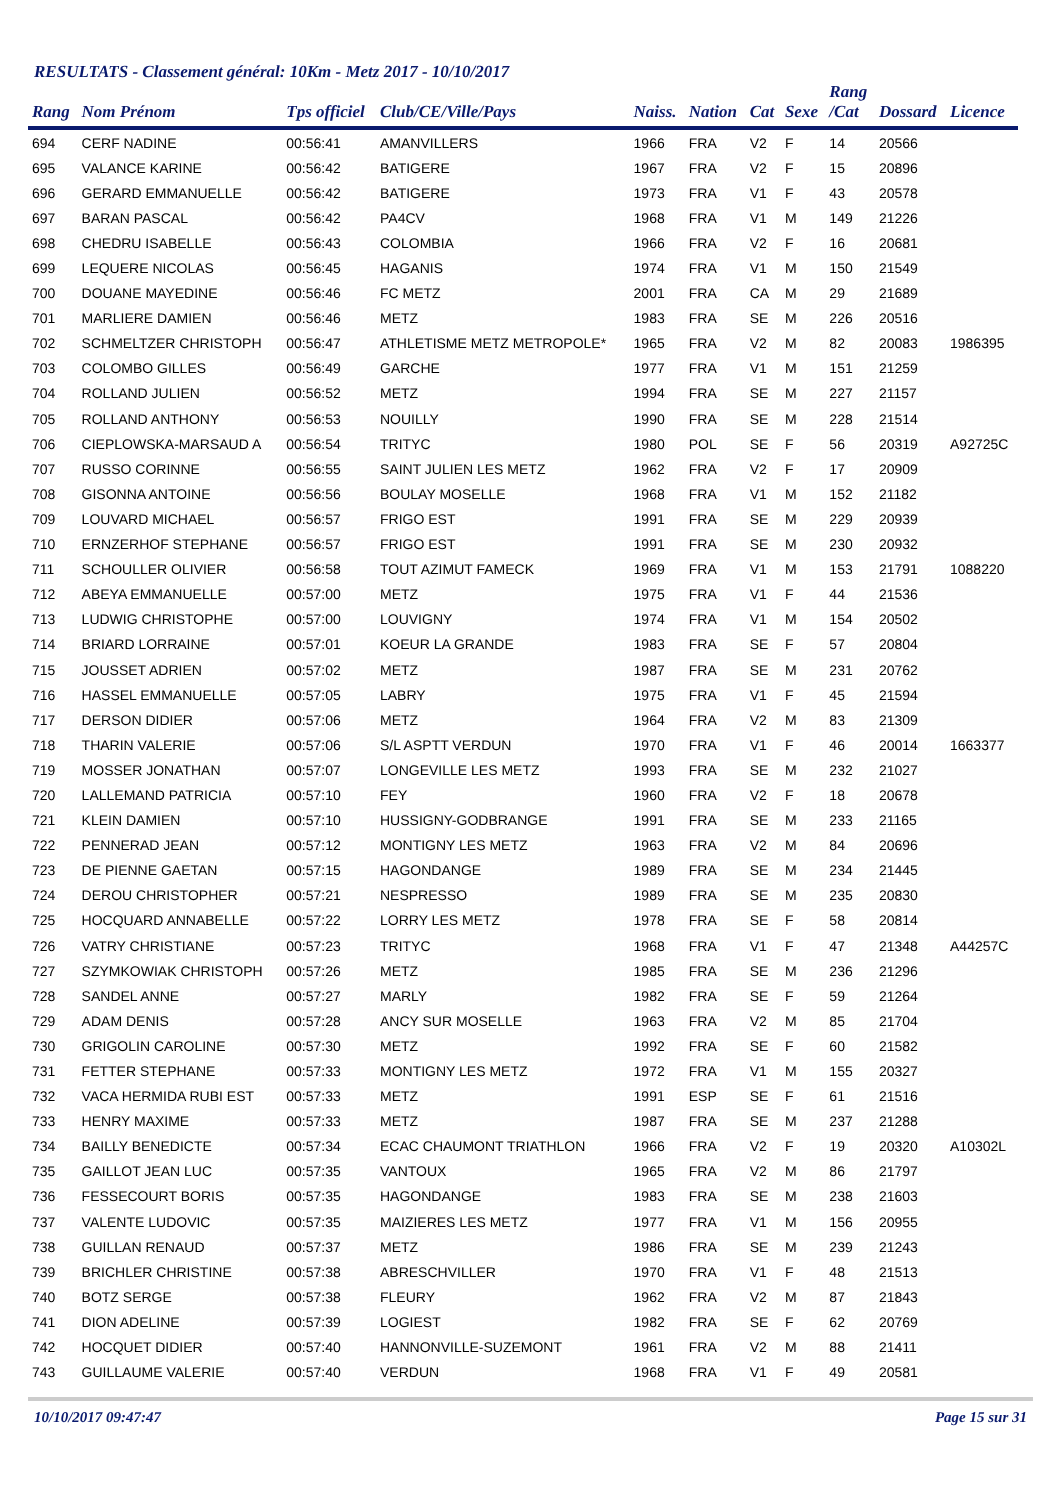RESULTATS - Classement général: 10Km - Metz 2017 - 10/10/2017
| Rang | Nom Prénom | Tps officiel | Club/CE/Ville/Pays | Naiss. | Nation | Cat | Sexe | Rang /Cat | Dossard | Licence |
| --- | --- | --- | --- | --- | --- | --- | --- | --- | --- | --- |
| 694 | CERF NADINE | 00:56:41 | AMANVILLERS | 1966 | FRA | V2 | F | 14 | 20566 | |
| 695 | VALANCE KARINE | 00:56:42 | BATIGERE | 1967 | FRA | V2 | F | 15 | 20896 | |
| 696 | GERARD EMMANUELLE | 00:56:42 | BATIGERE | 1973 | FRA | V1 | F | 43 | 20578 | |
| 697 | BARAN PASCAL | 00:56:42 | PA4CV | 1968 | FRA | V1 | M | 149 | 21226 | |
| 698 | CHEDRU ISABELLE | 00:56:43 | COLOMBIA | 1966 | FRA | V2 | F | 16 | 20681 | |
| 699 | LEQUERE NICOLAS | 00:56:45 | HAGANIS | 1974 | FRA | V1 | M | 150 | 21549 | |
| 700 | DOUANE MAYEDINE | 00:56:46 | FC METZ | 2001 | FRA | CA | M | 29 | 21689 | |
| 701 | MARLIERE DAMIEN | 00:56:46 | METZ | 1983 | FRA | SE | M | 226 | 20516 | |
| 702 | SCHMELTZER CHRISTOPH | 00:56:47 | ATHLETISME METZ METROPOLE* | 1965 | FRA | V2 | M | 82 | 20083 | 1986395 |
| 703 | COLOMBO GILLES | 00:56:49 | GARCHE | 1977 | FRA | V1 | M | 151 | 21259 | |
| 704 | ROLLAND JULIEN | 00:56:52 | METZ | 1994 | FRA | SE | M | 227 | 21157 | |
| 705 | ROLLAND ANTHONY | 00:56:53 | NOUILLY | 1990 | FRA | SE | M | 228 | 21514 | |
| 706 | CIEPLOWSKA-MARSAUD A | 00:56:54 | TRITYC | 1980 | POL | SE | F | 56 | 20319 | A92725C |
| 707 | RUSSO CORINNE | 00:56:55 | SAINT JULIEN LES METZ | 1962 | FRA | V2 | F | 17 | 20909 | |
| 708 | GISONNA ANTOINE | 00:56:56 | BOULAY MOSELLE | 1968 | FRA | V1 | M | 152 | 21182 | |
| 709 | LOUVARD MICHAEL | 00:56:57 | FRIGO EST | 1991 | FRA | SE | M | 229 | 20939 | |
| 710 | ERNZERHOF STEPHANE | 00:56:57 | FRIGO EST | 1991 | FRA | SE | M | 230 | 20932 | |
| 711 | SCHOULLER OLIVIER | 00:56:58 | TOUT AZIMUT FAMECK | 1969 | FRA | V1 | M | 153 | 21791 | 1088220 |
| 712 | ABEYA EMMANUELLE | 00:57:00 | METZ | 1975 | FRA | V1 | F | 44 | 21536 | |
| 713 | LUDWIG CHRISTOPHE | 00:57:00 | LOUVIGNY | 1974 | FRA | V1 | M | 154 | 20502 | |
| 714 | BRIARD LORRAINE | 00:57:01 | KOEUR LA GRANDE | 1983 | FRA | SE | F | 57 | 20804 | |
| 715 | JOUSSET ADRIEN | 00:57:02 | METZ | 1987 | FRA | SE | M | 231 | 20762 | |
| 716 | HASSEL EMMANUELLE | 00:57:05 | LABRY | 1975 | FRA | V1 | F | 45 | 21594 | |
| 717 | DERSON DIDIER | 00:57:06 | METZ | 1964 | FRA | V2 | M | 83 | 21309 | |
| 718 | THARIN VALERIE | 00:57:06 | S/L ASPTT VERDUN | 1970 | FRA | V1 | F | 46 | 20014 | 1663377 |
| 719 | MOSSER JONATHAN | 00:57:07 | LONGEVILLE LES METZ | 1993 | FRA | SE | M | 232 | 21027 | |
| 720 | LALLEMAND PATRICIA | 00:57:10 | FEY | 1960 | FRA | V2 | F | 18 | 20678 | |
| 721 | KLEIN DAMIEN | 00:57:10 | HUSSIGNY-GODBRANGE | 1991 | FRA | SE | M | 233 | 21165 | |
| 722 | PENNERAD JEAN | 00:57:12 | MONTIGNY LES METZ | 1963 | FRA | V2 | M | 84 | 20696 | |
| 723 | DE PIENNE GAETAN | 00:57:15 | HAGONDANGE | 1989 | FRA | SE | M | 234 | 21445 | |
| 724 | DEROU CHRISTOPHER | 00:57:21 | NESPRESSO | 1989 | FRA | SE | M | 235 | 20830 | |
| 725 | HOCQUARD ANNABELLE | 00:57:22 | LORRY LES METZ | 1978 | FRA | SE | F | 58 | 20814 | |
| 726 | VATRY CHRISTIANE | 00:57:23 | TRITYC | 1968 | FRA | V1 | F | 47 | 21348 | A44257C |
| 727 | SZYMKOWIAK CHRISTOPH | 00:57:26 | METZ | 1985 | FRA | SE | M | 236 | 21296 | |
| 728 | SANDEL ANNE | 00:57:27 | MARLY | 1982 | FRA | SE | F | 59 | 21264 | |
| 729 | ADAM DENIS | 00:57:28 | ANCY SUR MOSELLE | 1963 | FRA | V2 | M | 85 | 21704 | |
| 730 | GRIGOLIN CAROLINE | 00:57:30 | METZ | 1992 | FRA | SE | F | 60 | 21582 | |
| 731 | FETTER STEPHANE | 00:57:33 | MONTIGNY LES METZ | 1972 | FRA | V1 | M | 155 | 20327 | |
| 732 | VACA HERMIDA RUBI EST | 00:57:33 | METZ | 1991 | ESP | SE | F | 61 | 21516 | |
| 733 | HENRY MAXIME | 00:57:33 | METZ | 1987 | FRA | SE | M | 237 | 21288 | |
| 734 | BAILLY BENEDICTE | 00:57:34 | ECAC CHAUMONT TRIATHLON | 1966 | FRA | V2 | F | 19 | 20320 | A10302L |
| 735 | GAILLOT JEAN LUC | 00:57:35 | VANTOUX | 1965 | FRA | V2 | M | 86 | 21797 | |
| 736 | FESSECOURT BORIS | 00:57:35 | HAGONDANGE | 1983 | FRA | SE | M | 238 | 21603 | |
| 737 | VALENTE LUDOVIC | 00:57:35 | MAIZIERES LES METZ | 1977 | FRA | V1 | M | 156 | 20955 | |
| 738 | GUILLAN RENAUD | 00:57:37 | METZ | 1986 | FRA | SE | M | 239 | 21243 | |
| 739 | BRICHLER CHRISTINE | 00:57:38 | ABRESCHVILLER | 1970 | FRA | V1 | F | 48 | 21513 | |
| 740 | BOTZ SERGE | 00:57:38 | FLEURY | 1962 | FRA | V2 | M | 87 | 21843 | |
| 741 | DION ADELINE | 00:57:39 | LOGIEST | 1982 | FRA | SE | F | 62 | 20769 | |
| 742 | HOCQUET DIDIER | 00:57:40 | HANNONVILLE-SUZEMONT | 1961 | FRA | V2 | M | 88 | 21411 | |
| 743 | GUILLAUME VALERIE | 00:57:40 | VERDUN | 1968 | FRA | V1 | F | 49 | 20581 | |
10/10/2017 09:47:47 Page 15 sur 31